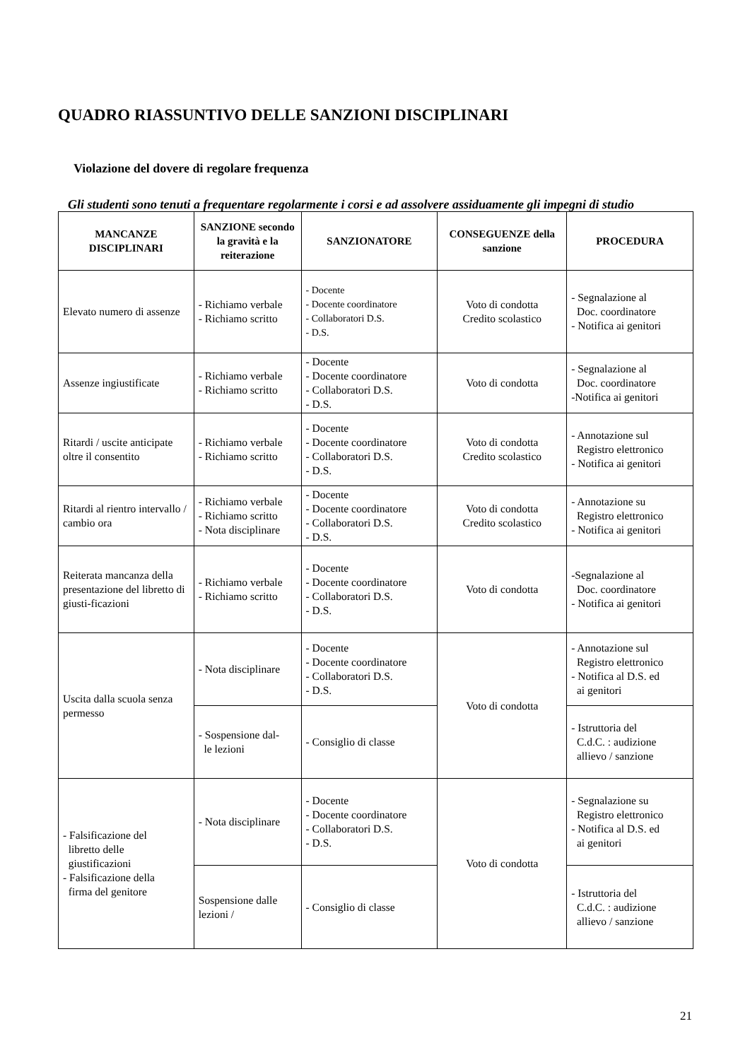QUADRO RIASSUNTIVO DELLE SANZIONI DISCIPLINARI
Violazione del dovere di regolare frequenza
Gli studenti sono tenuti a frequentare regolarmente i corsi e ad assolvere assiduamente gli impegni di studio
| MANCANZE DISCIPLINARI | SANZIONE secondo la gravità e la reiterazione | SANZIONATORE | CONSEGUENZE della sanzione | PROCEDURA |
| --- | --- | --- | --- | --- |
| Elevato numero di assenze | - Richiamo verbale - Richiamo scritto | - Docente - Docente coordinatore - Collaboratori D.S. - D.S. | Voto di condotta Credito scolastico | - Segnalazione al Doc. coordinatore - Notifica ai genitori |
| Assenze ingiustificate | - Richiamo verbale - Richiamo scritto | - Docente - Docente coordinatore - Collaboratori D.S. - D.S. | Voto di condotta | - Segnalazione al Doc. coordinatore -Notifica ai genitori |
| Ritardi / uscite anticipate oltre il consentito | - Richiamo verbale - Richiamo scritto | - Docente - Docente coordinatore - Collaboratori D.S. - D.S. | Voto di condotta Credito scolastico | - Annotazione sul Registro elettronico - Notifica ai genitori |
| Ritardi al rientro intervallo / cambio ora | - Richiamo verbale - Richiamo scritto - Nota disciplinare | - Docente - Docente coordinatore - Collaboratori D.S. - D.S. | Voto di condotta Credito scolastico | - Annotazione su Registro elettronico - Notifica ai genitori |
| Reiterata mancanza della presentazione del libretto di giusti-ficazioni | - Richiamo verbale - Richiamo scritto | - Docente - Docente coordinatore - Collaboratori D.S. - D.S. | Voto di condotta | -Segnalazione al Doc. coordinatore - Notifica ai genitori |
| Uscita dalla scuola senza permesso | - Nota disciplinare | - Docente - Docente coordinatore - Collaboratori D.S. - D.S. | Voto di condotta | - Annotazione sul Registro elettronico - Notifica al D.S. ed ai genitori |
| | - Sospensione dal- le lezioni | - Consiglio di classe | | - Istruttoria del C.d.C. : audizione allievo / sanzione |
| - Falsificazione del libretto delle giustificazioni - Falsificazione della firma del genitore | - Nota disciplinare | - Docente - Docente coordinatore - Collaboratori D.S. - D.S. | Voto di condotta | - Segnalazione su Registro elettronico - Notifica al D.S. ed ai genitori |
| | Sospensione dalle lezioni / | - Consiglio di classe | | - Istruttoria del C.d.C. : audizione allievo / sanzione |
21